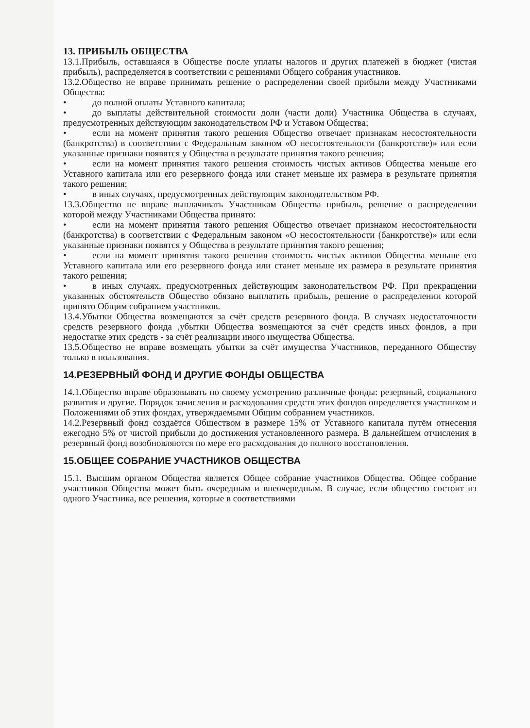13. ПРИБЫЛЬ ОБЩЕСТВА
13.1.Прибыль, оставшаяся в Обществе после уплаты налогов и других платежей в бюджет (чистая прибыль), распределяется в соответствии с решениями Общего собрания участников.
13.2.Общество не вправе принимать решение о распределении своей прибыли между Участниками Общества:
• до полной оплаты Уставного капитала;
• до выплаты действительной стоимости доли (части доли) Участника Общества в случаях, предусмотренных действующим законодательством РФ и Уставом Общества;
• если на момент принятия такого решения Общество отвечает признакам несостоятельности (банкротства) в соответствии с Федеральным законом «О несостоятельности (банкротстве)» или если указанные признаки появятся у Общества в результате принятия такого решения;
• если на момент принятия такого решения стоимость чистых активов Общества меньше его Уставного капитала или его резервного фонда или станет меньше их размера в результате принятия такого решения;
• в иных случаях, предусмотренных действующим законодательством РФ.
13.3.Общество не вправе выплачивать Участникам Общества прибыль, решение о распределении которой между Участниками Общества принято:
• если на момент принятия такого решения Общество отвечает признаком несостоятельности (банкротства) в соответствии с Федеральным законом «О несостоятельности (банкротстве)» или если указанные признаки появятся у Общества в результате принятия такого решения;
• если на момент принятия такого решения стоимость чистых активов Общества меньше его Уставного капитала или его резервного фонда или станет меньше их размера в результате принятия такого решения;
• в иных случаях, предусмотренных действующим законодательством РФ. При прекращении указанных обстоятельств Общество обязано выплатить прибыль, решение о распределении которой принято Общим собранием участников.
13.4.Убытки Общества возмещаются за счёт средств резервного фонда. В случаях недостаточности средств резервного фонда ,убытки Общества возмещаются за счёт средств иных фондов, а при недостатке этих средств - за счёт реализации иного имущества Общества.
13.5.Общество не вправе возмещать убытки за счёт имущества Участников, переданного Обществу только в пользования.
14.РЕЗЕРВНЫЙ ФОНД И ДРУГИЕ ФОНДЫ ОБЩЕСТВА
14.1.Общество вправе образовывать по своему усмотрению различные фонды: резервный, социального развития и другие. Порядок зачисления и расходования средств этих фондов определяется участником и Положениями об этих фондах, утверждаемыми Общим собранием участников.
14.2.Резервный фонд создаётся Обществом в размере 15% от Уставного капитала путём отнесения ежегодно 5% от чистой прибыли до достижения установленного размера. В дальнейшем отчисления в резервный фонд возобновляются по мере его расходования до полного восстановления.
15.ОБЩЕЕ СОБРАНИЕ УЧАСТНИКОВ ОБЩЕСТВА
15.1. Высшим органом Общества является Общее собрание участников Общества. Общее собрание участников Общества может быть очередным и внеочередным. В случае, если общество состоит из одного Участника, все решения, которые в соответствиями